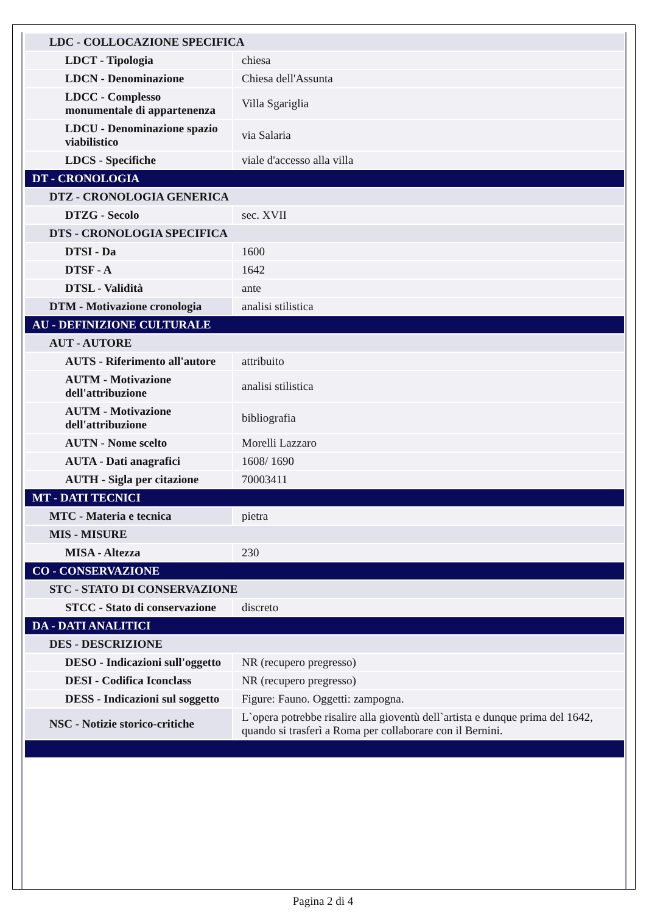| LDC - COLLOCAZIONE SPECIFICA | |
| LDCT - Tipologia | chiesa |
| LDCN - Denominazione | Chiesa dell'Assunta |
| LDCC - Complesso monumentale di appartenenza | Villa Sgariglia |
| LDCU - Denominazione spazio viabilistico | via Salaria |
| LDCS - Specifiche | viale d'accesso alla villa |
| DT - CRONOLOGIA | |
| DTZ - CRONOLOGIA GENERICA | |
| DTZG - Secolo | sec. XVII |
| DTS - CRONOLOGIA SPECIFICA | |
| DTSI - Da | 1600 |
| DTSF - A | 1642 |
| DTSL - Validità | ante |
| DTM - Motivazione cronologia | analisi stilistica |
| AU - DEFINIZIONE CULTURALE | |
| AUT - AUTORE | |
| AUTS - Riferimento all'autore | attribuito |
| AUTM - Motivazione dell'attribuzione | analisi stilistica |
| AUTM - Motivazione dell'attribuzione | bibliografia |
| AUTN - Nome scelto | Morelli Lazzaro |
| AUTA - Dati anagrafici | 1608/ 1690 |
| AUTH - Sigla per citazione | 70003411 |
| MT - DATI TECNICI | |
| MTC - Materia e tecnica | pietra |
| MIS - MISURE | |
| MISA - Altezza | 230 |
| CO - CONSERVAZIONE | |
| STC - STATO DI CONSERVAZIONE | |
| STCC - Stato di conservazione | discreto |
| DA - DATI ANALITICI | |
| DES - DESCRIZIONE | |
| DESO - Indicazioni sull'oggetto | NR (recupero pregresso) |
| DESI - Codifica Iconclass | NR (recupero pregresso) |
| DESS - Indicazioni sul soggetto | Figure: Fauno. Oggetti: zampogna. |
| NSC - Notizie storico-critiche | L`opera potrebbe risalire alla gioventù dell`artista e dunque prima del 1642, quando si trasferì a Roma per collaborare con il Bernini. |
Pagina 2 di 4